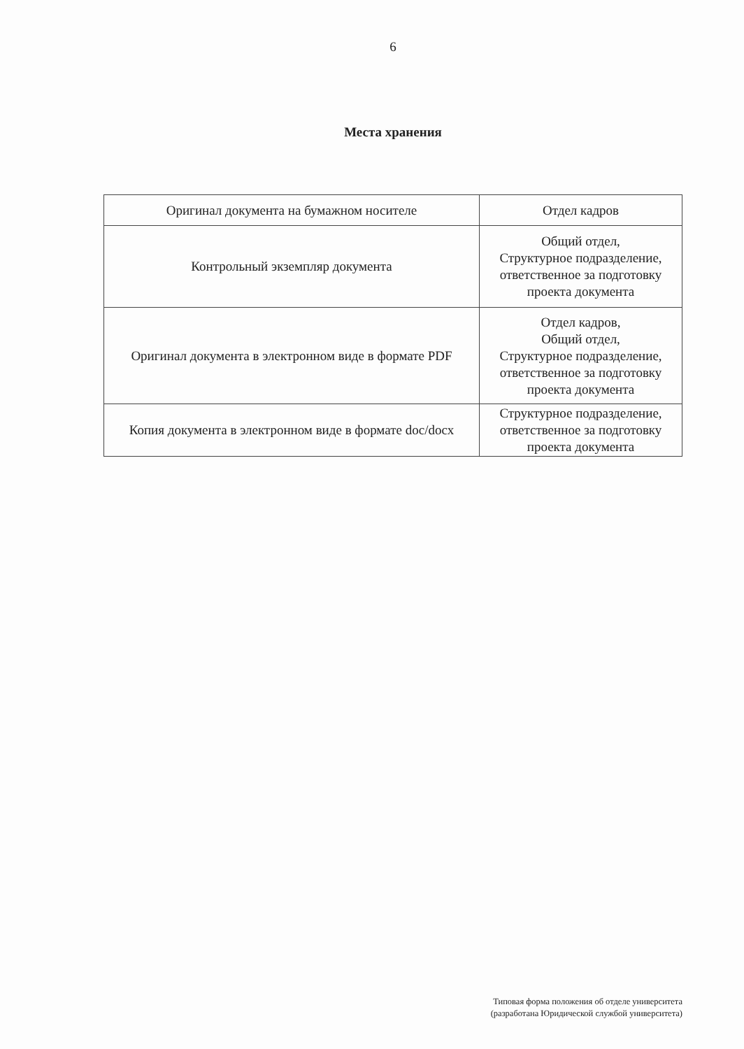6
Места хранения
| Оригинал документа на бумажном носителе | Отдел кадров |
| Контрольный экземпляр документа | Общий отдел, Структурное подразделение, ответственное за подготовку проекта документа |
| Оригинал документа в электронном виде в формате PDF | Отдел кадров, Общий отдел, Структурное подразделение, ответственное за подготовку проекта документа |
| Копия документа в электронном виде в формате doc/docx | Структурное подразделение, ответственное за подготовку проекта документа |
Типовая форма положения об отделе университета
(разработана Юридической службой университета)